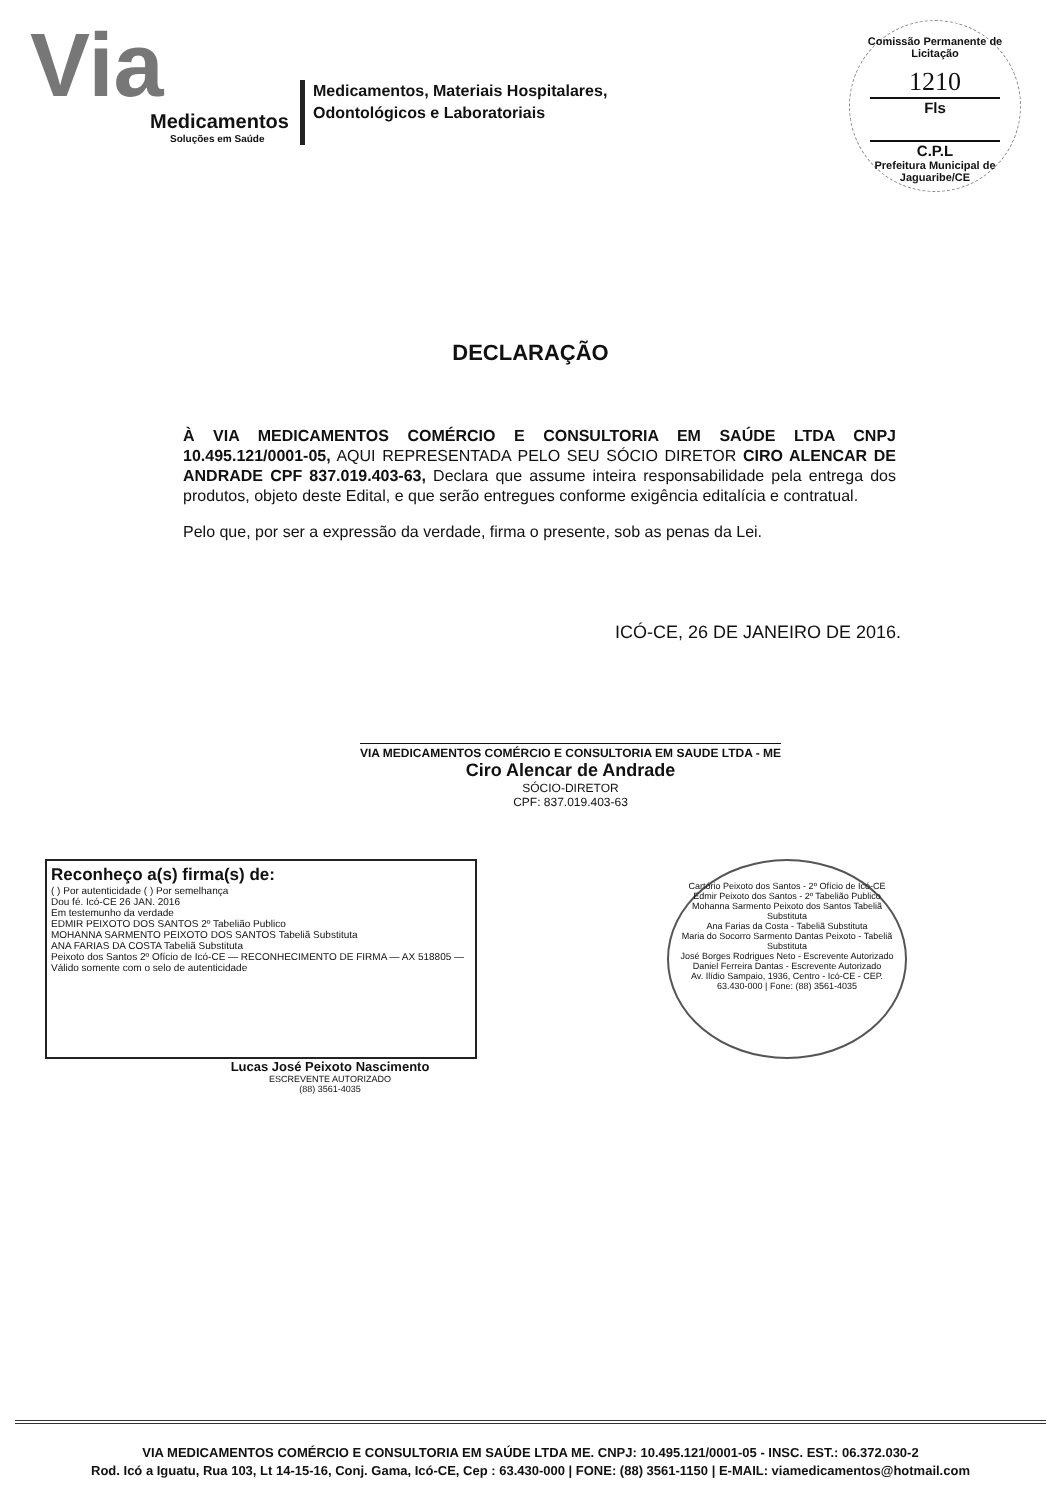Via
Medicamentos
Soluções em Saúde
Medicamentos, Materiais Hospitalares,
Odontológicos e Laboratoriais
Comissão Permanente de Licitação
1210
Fls
C.P.L
Prefeitura Municipal de Jaguaribe/CE
DECLARAÇÃO
À VIA MEDICAMENTOS COMÉRCIO E CONSULTORIA EM SAÚDE LTDA CNPJ 10.495.121/0001-05, AQUI REPRESENTADA PELO SEU SÓCIO DIRETOR CIRO ALENCAR DE ANDRADE CPF 837.019.403-63, Declara que assume inteira responsabilidade pela entrega dos produtos, objeto deste Edital, e que serão entregues conforme exigência editalícia e contratual.
Pelo que, por ser a expressão da verdade, firma o presente, sob as penas da Lei.
ICÓ-CE, 26 DE JANEIRO DE 2016.
VIA MEDICAMENTOS COMÉRCIO E CONSULTORIA EM SAUDE LTDA - ME
Ciro Alencar de Andrade
SÓCIO-DIRETOR
CPF: 837.019.403-63
Reconheço a(s) firma(s) de:
( ) Por autenticidade ( ) Por semelhança
Dou fé. Icó-CE 26 JAN. 2016
Em testemunho da verdade
EDMIR PEIXOTO DOS SANTOS 2º Tabelião Publico
MOHANNA SARMENTO PEIXOTO DOS SANTOS Tabeliã Substituta
ANA FARIAS DA COSTA Tabeliã Substituta
Peixoto dos Santos 2º Ofício de Icó-CE — RECONHECIMENTO DE FIRMA — AX 518805 — Válido somente com o selo de autenticidade
Cartório Peixoto dos Santos - 2º Ofício de Icó-CE
Edmir Peixoto dos Santos - 2º Tabelião Publico
Mohanna Sarmento Peixoto dos Santos Tabeliã Substituta
Ana Farias da Costa - Tabeliã Substituta
Maria do Socorro Sarmento Dantas Peixoto - Tabeliã Substituta
José Borges Rodrigues Neto - Escrevente Autorizado
Daniel Ferreira Dantas - Escrevente Autorizado
Av. Ilídio Sampaio, 1936, Centro - Icó-CE - CEP. 63.430-000 | Fone: (88) 3561-4035
Lucas José Peixoto Nascimento
ESCREVENTE AUTORIZADO
(88) 3561-4035
VIA MEDICAMENTOS COMÉRCIO E CONSULTORIA EM SAÚDE LTDA ME. CNPJ: 10.495.121/0001-05 - INSC. EST.: 06.372.030-2
Rod. Icó a Iguatu, Rua 103, Lt 14-15-16, Conj. Gama, Icó-CE, Cep : 63.430-000 | FONE: (88) 3561-1150 | E-MAIL: viamedicamentos@hotmail.com